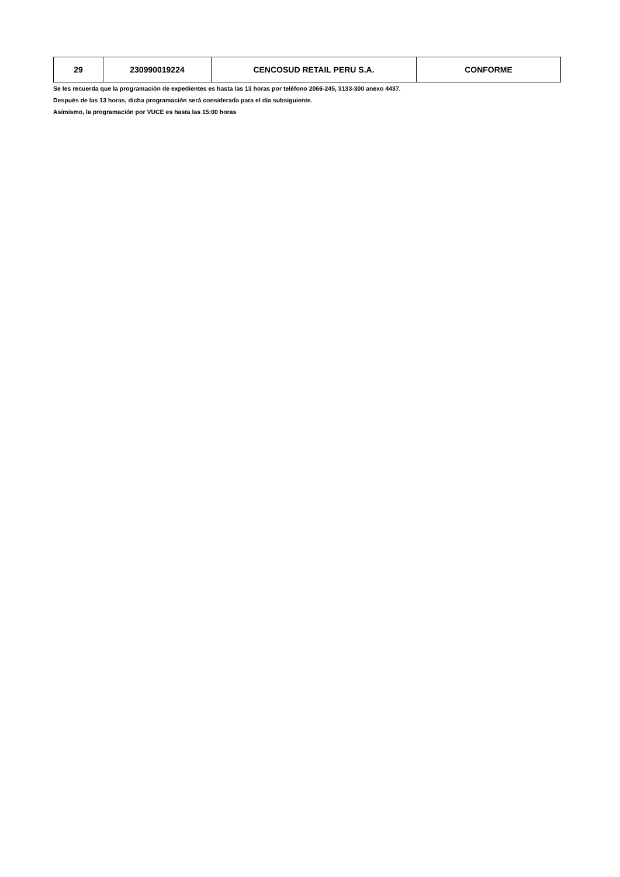| 29 | 230990019224 | CENCOSUD RETAIL PERU S.A. | CONFORME |
Se les recuerda que la programación de expedientes es hasta las 13 horas por teléfono 2066-245, 3133-300 anexo 4437.
Después de las 13 horas, dicha programación será considerada para el dia subsiguiente.
Asimismo, la programación por VUCE es hasta las 15:00 horas